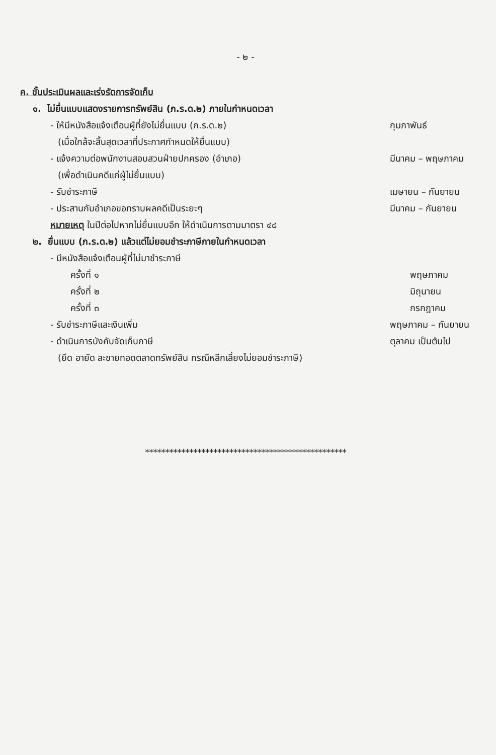- ๒ -
ค. ขั้นประเมินผลและเร่งรัดการจัดเก็บ
๑. ไม่ยื่นแบบแสดงรายการทรัพย์สิน (ภ.ร.ด.๒) ภายในกำหนดเวลา
- ให้มีหนังสือแจ้งเตือนผู้ที่ยังไม่ยื่นแบบ (ภ.ร.ด.๒)
กุมภาพันธ์
(เมื่อใกล้จะสิ้นสุดเวลาที่ประกาศกำหนดให้ยื่นแบบ)
- แจ้งความต่อพนักงานสอบสวนฝ่ายปกครอง (อำเภอ)
มีนาคม – พฤษภาคม
(เพื่อดำเนินคดีแก่ผู้ไม่ยื่นแบบ)
- รับชำระภาษี เมษายน – กันยายน
- ประสานกับอำเภอขอทราบผลคดีเป็นระยะๆ
มีนาคม – กันยายน
หมายเหตุ ในปีต่อไปหากไม่ยื่นแบบอีก ให้ดำเนินการตามมาตรา ๔๘
๒. ยื่นแบบ (ภ.ร.ด.๒) แล้วแต่ไม่ยอมชำระภาษีภายในกำหนดเวลา
- มีหนังสือแจ้งเตือนผู้ที่ไม่มาชำระภาษี
ครั้งที่ ๑ พฤษภาคม
ครั้งที่ ๒ มิถุนายน
ครั้งที่ ๓ กรกฎาคม
- รับชำระภาษีและเงินเพิ่ม พฤษภาคม – กันยายน
- ดำเนินการบังคับจัดเก็บภาษี ตุลาคม เป็นต้นไป
(ยึด อายัด ละขายทอดตลาดทรัพย์สิน กรณีหลีกเลี่ยงไม่ยอมชำระภาษี)
**************************************************